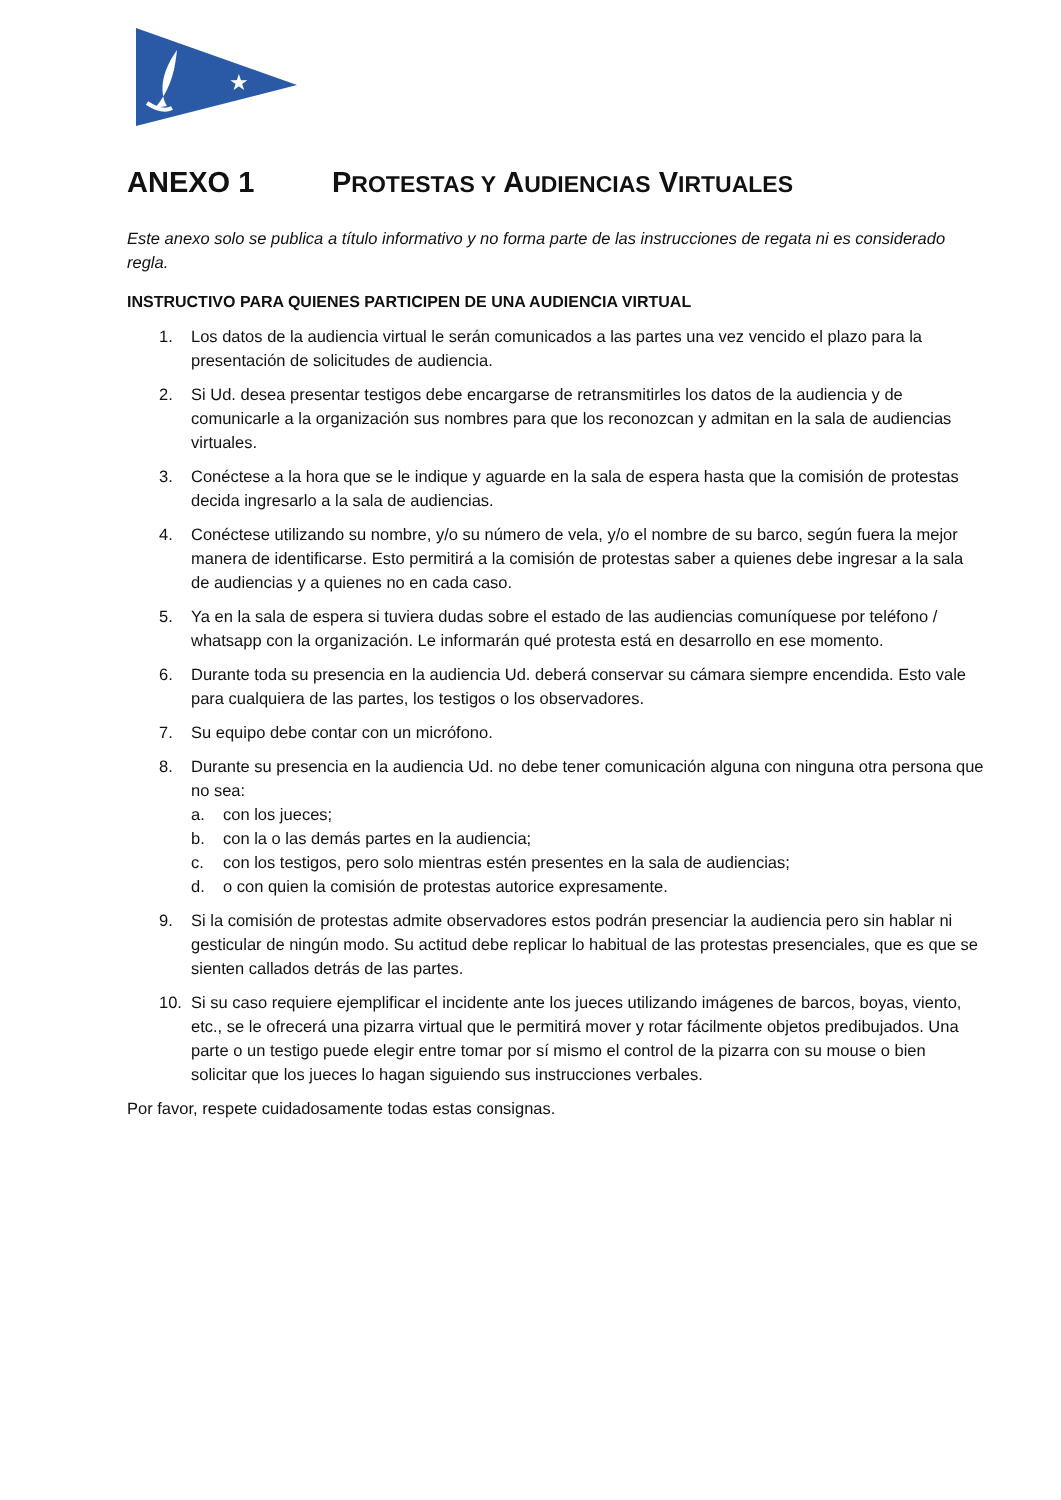★
ANEXO 1 PROTESTAS Y AUDIENCIAS VIRTUALES
Este anexo solo se publica a título informativo y no forma parte de las instrucciones de regata ni es considerado regla.
INSTRUCTIVO PARA QUIENES PARTICIPEN DE UNA AUDIENCIA VIRTUAL
1. Los datos de la audiencia virtual le serán comunicados a las partes una vez vencido el plazo para la presentación de solicitudes de audiencia.
2. Si Ud. desea presentar testigos debe encargarse de retransmitirles los datos de la audiencia y de comunicarle a la organización sus nombres para que los reconozcan y admitan en la sala de audiencias virtuales.
3. Conéctese a la hora que se le indique y aguarde en la sala de espera hasta que la comisión de protestas decida ingresarlo a la sala de audiencias.
4. Conéctese utilizando su nombre, y/o su número de vela, y/o el nombre de su barco, según fuera la mejor manera de identificarse. Esto permitirá a la comisión de protestas saber a quienes debe ingresar a la sala de audiencias y a quienes no en cada caso.
5. Ya en la sala de espera si tuviera dudas sobre el estado de las audiencias comuníquese por teléfono / whatsapp con la organización. Le informarán qué protesta está en desarrollo en ese momento.
6. Durante toda su presencia en la audiencia Ud. deberá conservar su cámara siempre encendida. Esto vale para cualquiera de las partes, los testigos o los observadores.
7. Su equipo debe contar con un micrófono.
8. Durante su presencia en la audiencia Ud. no debe tener comunicación alguna con ninguna otra persona que no sea:
a. con los jueces;
b. con la o las demás partes en la audiencia;
c. con los testigos, pero solo mientras estén presentes en la sala de audiencias;
d. o con quien la comisión de protestas autorice expresamente.
9. Si la comisión de protestas admite observadores estos podrán presenciar la audiencia pero sin hablar ni gesticular de ningún modo. Su actitud debe replicar lo habitual de las protestas presenciales, que es que se sienten callados detrás de las partes.
10. Si su caso requiere ejemplificar el incidente ante los jueces utilizando imágenes de barcos, boyas, viento, etc., se le ofrecerá una pizarra virtual que le permitirá mover y rotar fácilmente objetos predibujados. Una parte o un testigo puede elegir entre tomar por sí mismo el control de la pizarra con su mouse o bien solicitar que los jueces lo hagan siguiendo sus instrucciones verbales.
Por favor, respete cuidadosamente todas estas consignas.